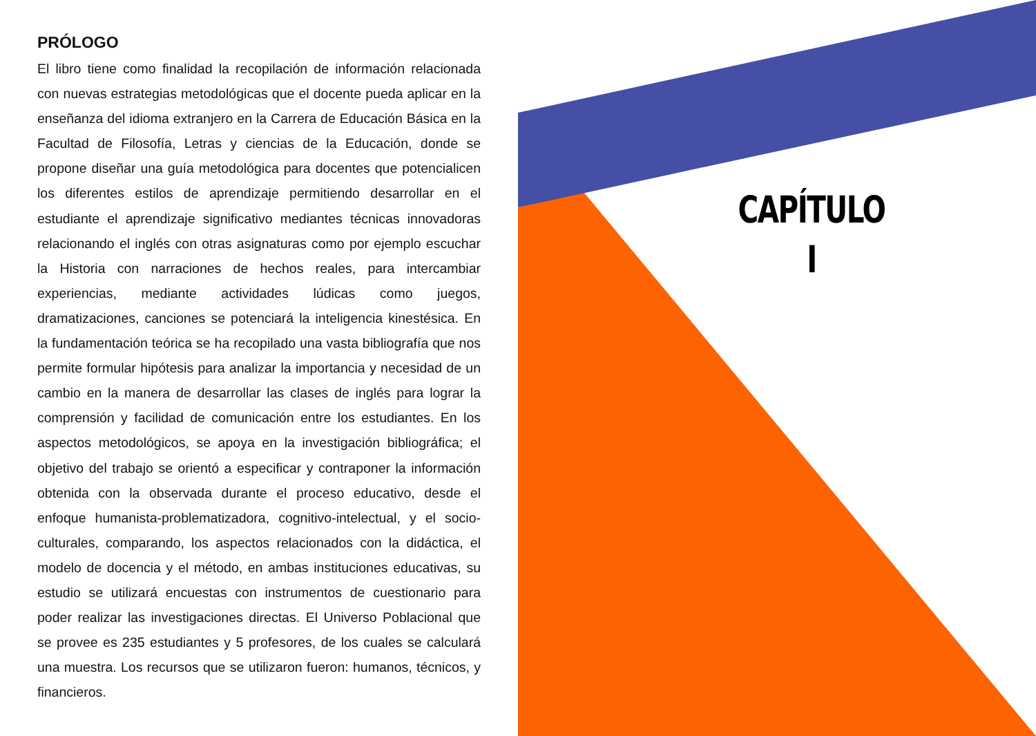PRÓLOGO
El libro tiene como finalidad la recopilación de información relacionada con nuevas estrategias metodológicas que el docente pueda aplicar en la enseñanza del idioma extranjero en la Carrera de Educación Básica en la Facultad de Filosofía, Letras y ciencias de la Educación, donde se propone diseñar una guía metodológica para docentes que potencialicen los diferentes estilos de aprendizaje permitiendo desarrollar en el estudiante el aprendizaje significativo mediantes técnicas innovadoras relacionando el inglés con otras asignaturas como por ejemplo escuchar la Historia con narraciones de hechos reales, para intercambiar experiencias, mediante actividades lúdicas como juegos, dramatizaciones, canciones se potenciará la inteligencia kinestésica. En la fundamentación teórica se ha recopilado una vasta bibliografía que nos permite formular hipótesis para analizar la importancia y necesidad de un cambio en la manera de desarrollar las clases de inglés para lograr la comprensión y facilidad de comunicación entre los estudiantes. En los aspectos metodológicos, se apoya en la investigación bibliográfica; el objetivo del trabajo se orientó a especificar y contraponer la información obtenida con la observada durante el proceso educativo, desde el enfoque humanista-problematizadora, cognitivo-intelectual, y el socio-culturales, comparando, los aspectos relacionados con la didáctica, el modelo de docencia y el método, en ambas instituciones educativas, su estudio se utilizará encuestas con instrumentos de cuestionario para poder realizar las investigaciones directas. El Universo Poblacional que se provee es 235 estudiantes y 5 profesores, de los cuales se calculará una muestra. Los recursos que se utilizaron fueron: humanos, técnicos, y financieros.
CAPÍTULO
I